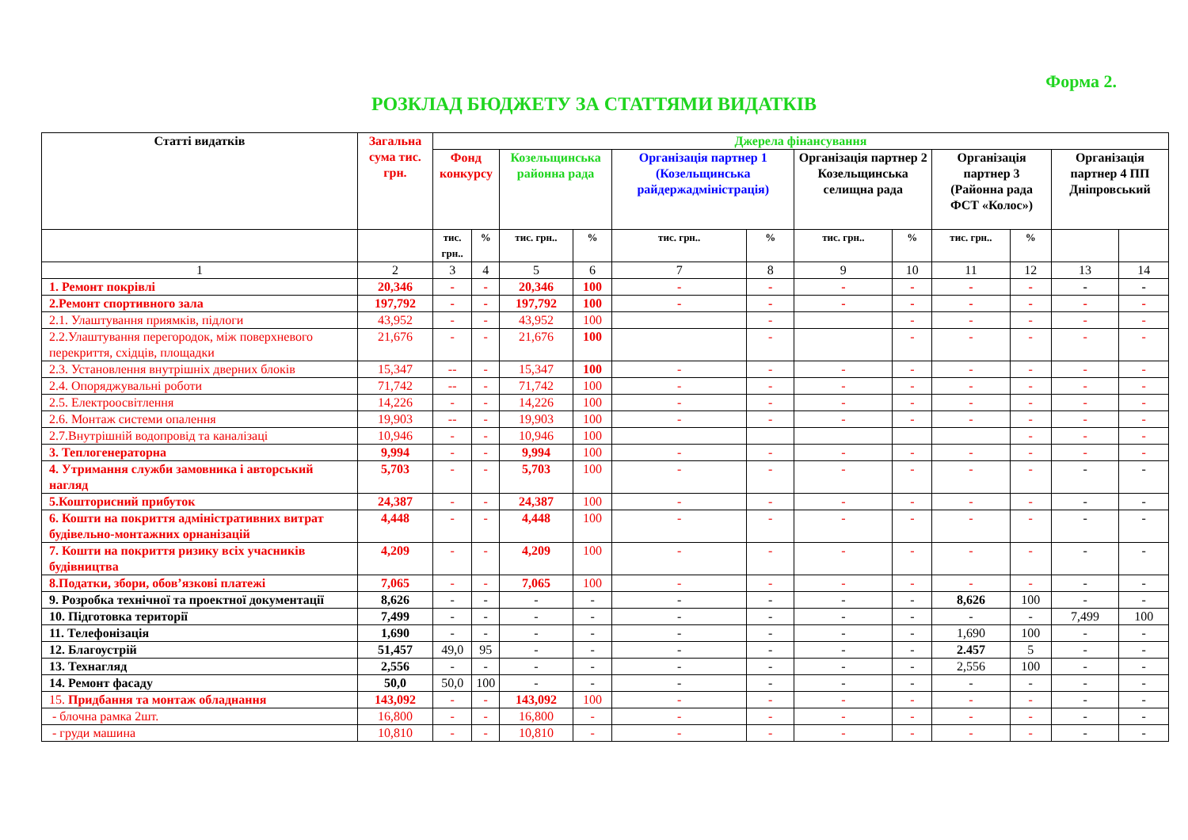Форма 2.
РОЗКЛАД БЮДЖЕТУ ЗА СТАТТЯМИ ВИДАТКІВ
| Статті видатків | Загальна сума тис. грн. | Джерела фінансування | | | | | | | | | | | |
| --- | --- | --- | --- | --- | --- | --- | --- | --- | --- | --- | --- | --- | --- |
| | | Фонд конкурсу | | Козельщинська районна рада | | Організація партнер 1 (Козельщинська райдержадміністрація) | | Організація партнер 2 Козельщинська селищна рада | | Організація партнер 3 (Районна рада ФСТ «Колос») | | Організація партнер 4 ПП Дніпровський | |
| | | тис. грн.. | % | тис. грн.. | % | тис. грн.. | % | тис. грн.. | % | тис. грн.. | % | | |
| 1 | 2 | 3 | 4 | 5 | 6 | 7 | 8 | 9 | 10 | 11 | 12 | 13 | 14 |
| 1. Ремонт покрівлі | 20,346 | - | - | 20,346 | 100 | - | - | - | - | - | - | - | - |
| 2.Ремонт спортивного зала | 197,792 | - | - | 197,792 | 100 | - | - | - | - | - | - | - | - |
| 2.1. Улаштування приямків, підлоги | 43,952 | - | - | 43,952 | 100 | | - | | - | - | - | - | - |
| 2.2.Улаштування перегородок, між поверхневого перекриття, східців, площадки | 21,676 | - | - | 21,676 | 100 | | - | | - | - | - | - | - |
| 2.3. Установлення внутрішніх дверних блоків | 15,347 | -- | - | 15,347 | 100 | - | - | - | - | - | - | - | - |
| 2.4. Опоряджувальні роботи | 71,742 | -- | - | 71,742 | 100 | - | - | - | - | - | - | - | - |
| 2.5. Електроосвітлення | 14,226 | - | - | 14,226 | 100 | - | - | - | - | - | - | - | - |
| 2.6. Монтаж системи опалення | 19,903 | -- | - | 19,903 | 100 | - | - | - | - | - | - | - | - |
| 2.7.Внутрішній водопровід та каналізаці | 10,946 | - | - | 10,946 | 100 | | | | | | - | - | - |
| 3. Теплогенераторна | 9,994 | - | - | 9,994 | 100 | - | - | - | - | - | - | - | - |
| 4. Утримання служби замовника і авторський нагляд | 5,703 | - | - | 5,703 | 100 | - | - | - | - | - | - | - | - |
| 5.Кошторисний прибуток | 24,387 | - | - | 24,387 | 100 | - | - | - | - | - | - | - | - |
| 6. Кошти на покриття адміністративних витрат будівельно-монтажних орнанізацій | 4,448 | - | - | 4,448 | 100 | - | - | - | - | - | - | - | - |
| 7. Кошти на покриття ризику всіх учасників будівництва | 4,209 | - | - | 4,209 | 100 | - | - | - | - | - | - | - | - |
| 8.Податки, збори, обов’язкові платежі | 7,065 | - | - | 7,065 | 100 | - | - | - | - | - | - | - | - |
| 9. Розробка технічної та проектної документації | 8,626 | - | - | - | - | - | - | - | - | 8,626 | 100 | - | - |
| 10. Підготовка території | 7,499 | - | - | - | - | - | - | - | - | - | - | 7,499 | 100 |
| 11. Телефонізація | 1,690 | - | - | - | - | - | - | - | - | 1,690 | 100 | - | - |
| 12. Благоустрій | 51,457 | 49,0 | 95 | - | - | - | - | - | - | 2.457 | 5 | - | - |
| 13. Технагляд | 2,556 | - | - | - | - | - | - | - | - | 2,556 | 100 | - | - |
| 14. Ремонт фасаду | 50,0 | 50,0 | 100 | - | - | - | - | - | - | - | - | - | - |
| 15. Придбання та монтаж обладнання | 143,092 | - | - | 143,092 | 100 | - | - | - | - | - | - | - | - |
| - блочна рамка 2шт. | 16,800 | - | - | 16,800 | - | - | - | - | - | - | - | - | - |
| - груди машина | 10,810 | - | - | 10,810 | - | - | - | - | - | - | - | - | - |